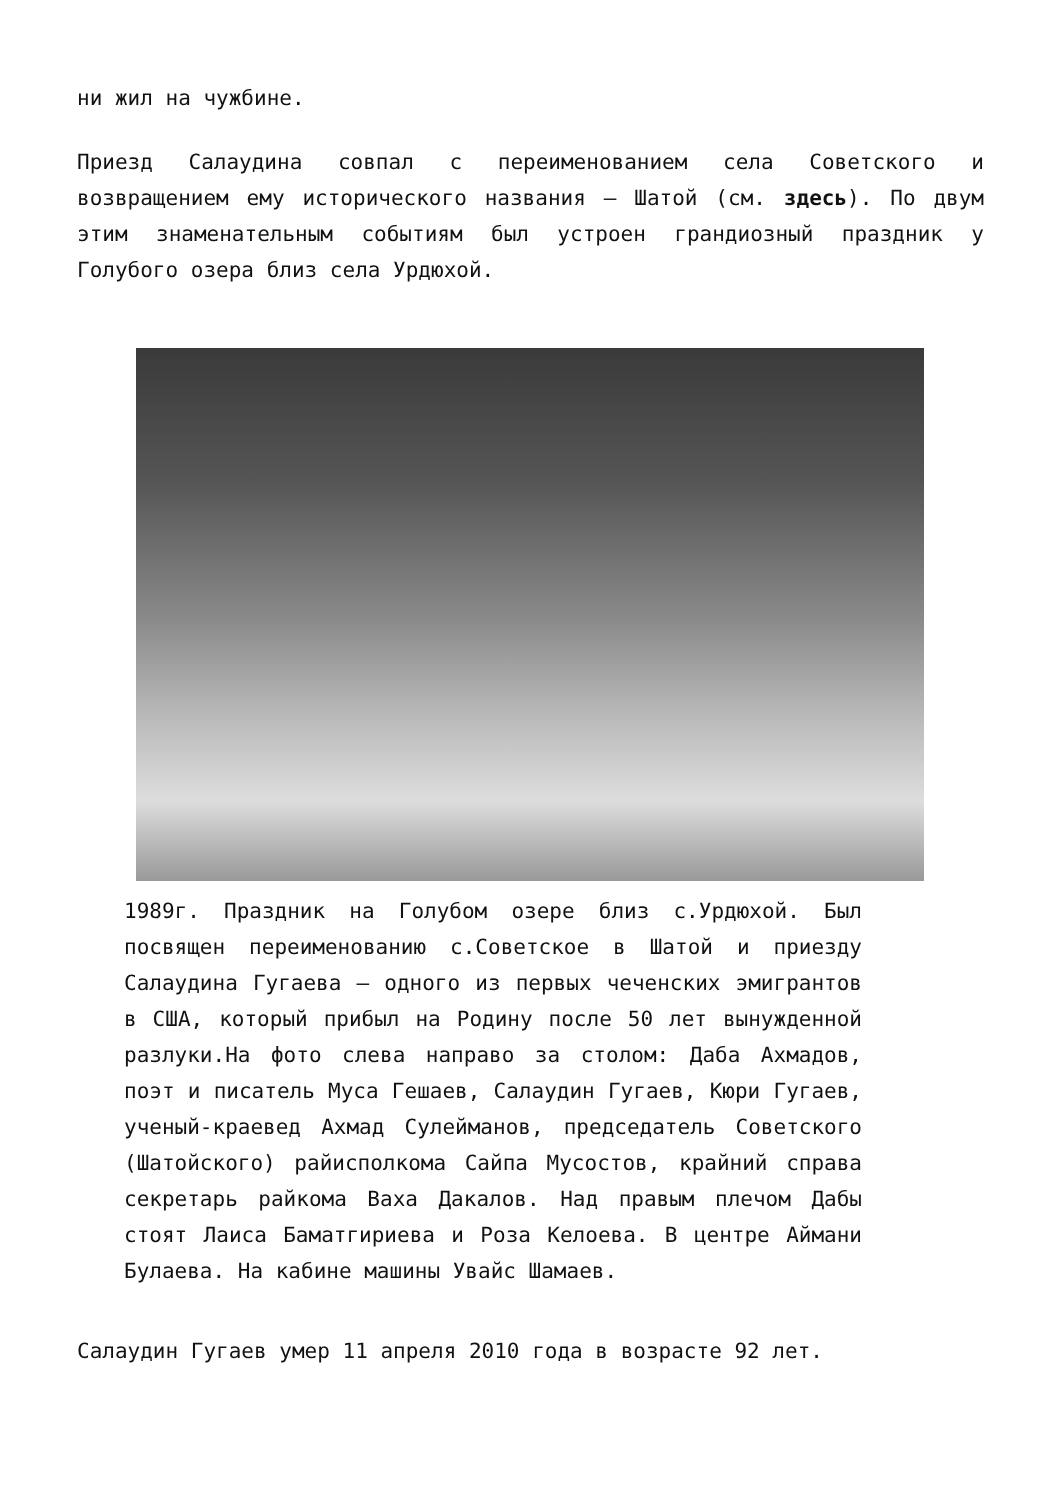ни жил на чужбине.
Приезд Салаудина совпал с переименованием села Советского и возвращением ему исторического названия – Шатой (см. здесь). По двум этим знаменательным событиям был устроен грандиозный праздник у Голубого озера близ села Урдюхой.
1989г. Праздник на Голубом озере близ с.Урдюхой. Был посвящен переименованию с.Советское в Шатой и приезду Салаудина Гугаева – одного из первых чеченских эмигрантов в США, который прибыл на Родину после 50 лет вынужденной разлуки.На фото слева направо за столом: Даба Ахмадов, поэт и писатель Муса Гешаев, Салаудин Гугаев, Кюри Гугаев, ученый-краевед Ахмад Сулейманов, председатель Советского (Шатойского) райисполкома Сайпа Мусостов, крайний справа секретарь райкома Ваха Дакалов. Над правым плечом Дабы стоят Лаиса Баматгириева и Роза Келоева. В центре Аймани Булаева. На кабине машины Увайс Шамаев.
Салаудин Гугаев умер 11 апреля 2010 года в возрасте 92 лет.